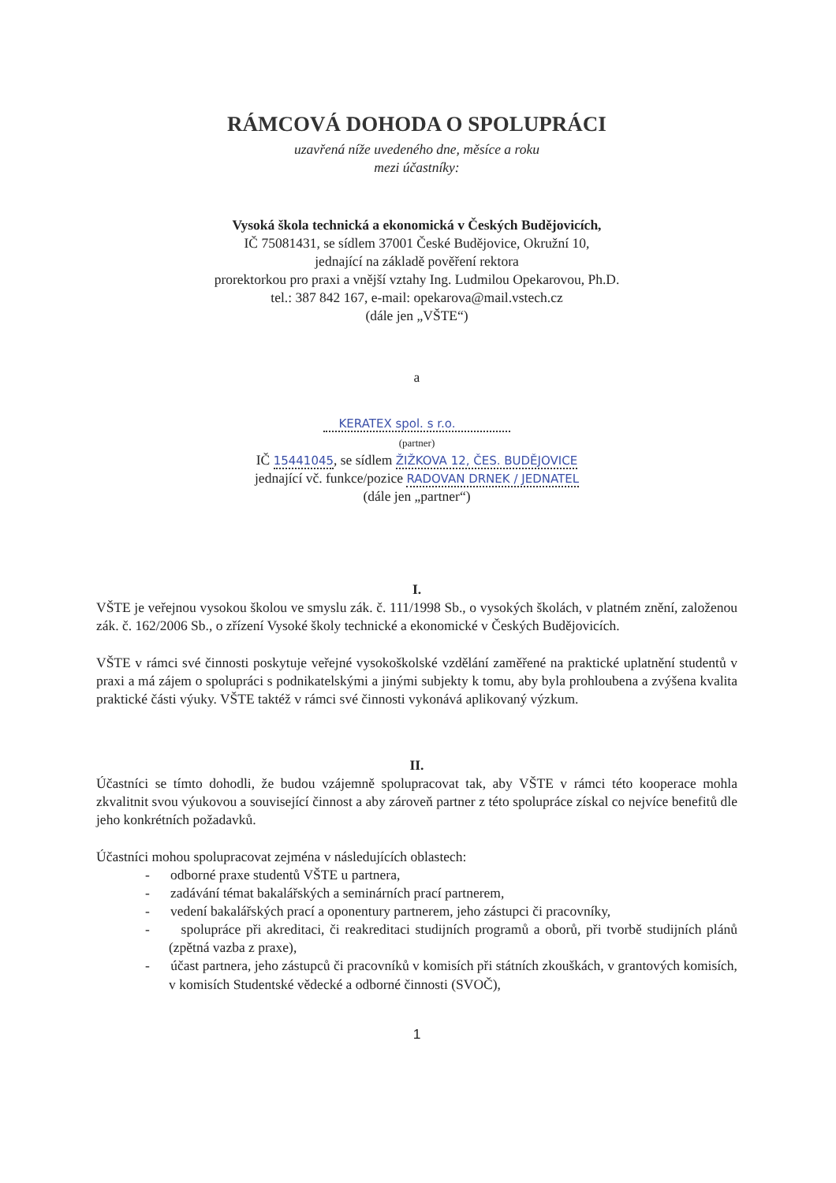RÁMCOVÁ DOHODA O SPOLUPRÁCI
uzavřená níže uvedeného dne, měsíce a roku
mezi účastníky:
Vysoká škola technická a ekonomická v Českých Budějovicích,
IČ 75081431, se sídlem 37001 České Budějovice, Okružní 10,
jednající na základě pověření rektora
prorektorkou pro praxi a vnější vztahy Ing. Ludmilou Opekarovou, Ph.D.
tel.: 387 842 167, e-mail: opekarova@mail.vstech.cz
(dále jen „VŠTE“)
a
KERATEX spol. s r.o.
(partner)
IČ 15441045, se sídlem ŽIŽKOVA 12, ČES. BUDĚJOVICE
jednající vč. funkce/pozice RADOVAN DRNEK / JEDNATEL
(dále jen „partner“)
I.
VŠTE je veřejnou vysokou školou ve smyslu zák. č. 111/1998 Sb., o vysokých školách, v platném znění, založenou zák. č. 162/2006 Sb., o zřízení Vysoké školy technické a ekonomické v Českých Budějovicích.
VŠTE v rámci své činnosti poskytuje veřejné vysokoškolské vzdělání zaměřené na praktické uplatnění studentů v praxi a má zájem o spolupráci s podnikatelskými a jinými subjekty k tomu, aby byla prohloubena a zvýšena kvalita praktické části výuky. VŠTE taktéž v rámci své činnosti vykonává aplikovaný výzkum.
II.
Účastníci se tímto dohodli, že budou vzájemně spolupracovat tak, aby VŠTE v rámci této kooperace mohla zkvalitnit svou výukovou a související činnost a aby zároveň partner z této spolupráce získal co nejvíce benefitů dle jeho konkrétních požadavků.
Účastníci mohou spolupracovat zejména v následujících oblastech:
- odborné praxe studentů VŠTE u partnera,
- zadávání témat bakalářských a seminárních prací partnerem,
- vedení bakalářských prací a oponentury partnerem, jeho zástupci či pracovníky,
- spolupráce při akreditaci, či reakreditaci studijních programů a oborů, při tvorbě studijních plánů (zpětná vazba z praxe),
- účast partnera, jeho zástupců či pracovníků v komisích při státních zkouškách, v grantových komisích, v komisích Studentské vědecké a odborné činnosti (SVOČ),
1